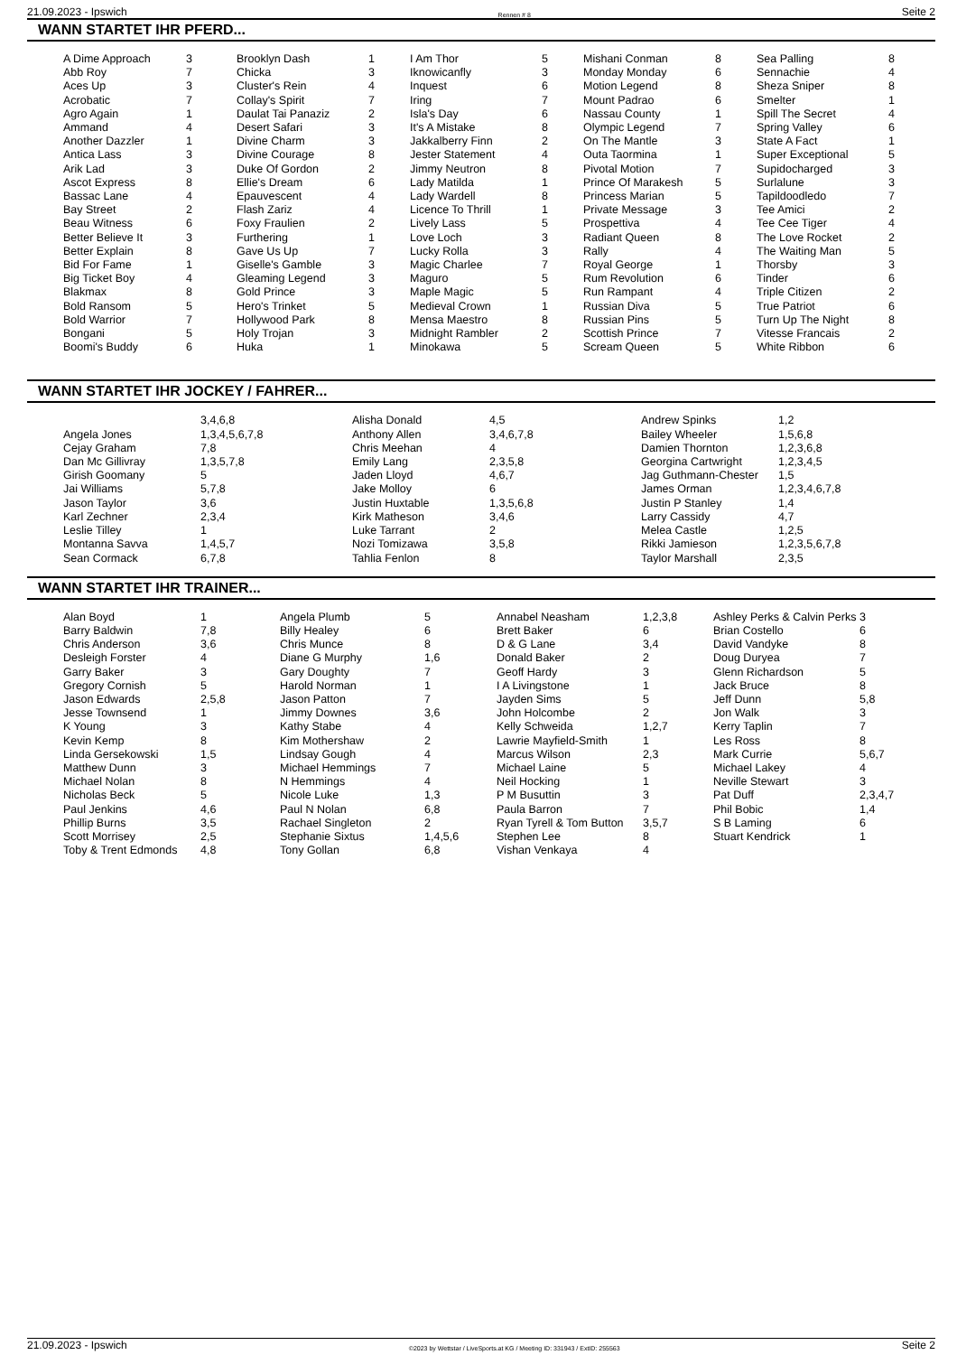21.09.2023 - Ipswich Rennen # 8 Seite 2
WANN STARTET IHR PFERD...
| A Dime Approach | 3 | Brooklyn Dash | 1 | I Am Thor | 5 | Mishani Conman | 8 | Sea Palling | 8 |
| Abb Roy | 7 | Chicka | 3 | Iknowicanfly | 3 | Monday Monday | 6 | Sennachie | 4 |
| Aces Up | 3 | Cluster's Rein | 4 | Inquest | 6 | Motion Legend | 8 | Sheza Sniper | 8 |
| Acrobatic | 7 | Collay's Spirit | 7 | Iring | 7 | Mount Padrao | 6 | Smelter | 1 |
| Agro Again | 1 | Daulat Tai Panaziz | 2 | Isla's Day | 6 | Nassau County | 1 | Spill The Secret | 4 |
| Ammand | 4 | Desert Safari | 3 | It's A Mistake | 8 | Olympic Legend | 7 | Spring Valley | 6 |
| Another Dazzler | 1 | Divine Charm | 3 | Jakkalberry Finn | 2 | On The Mantle | 3 | State A Fact | 1 |
| Antica Lass | 3 | Divine Courage | 8 | Jester Statement | 4 | Outa Taormina | 1 | Super Exceptional | 5 |
| Arik Lad | 3 | Duke Of Gordon | 2 | Jimmy Neutron | 8 | Pivotal Motion | 7 | Supidocharged | 3 |
| Ascot Express | 8 | Ellie's Dream | 6 | Lady Matilda | 1 | Prince Of Marakesh | 5 | Surlalune | 3 |
| Bassac Lane | 4 | Epauvescent | 4 | Lady Wardell | 8 | Princess Marian | 5 | Tapildoodledo | 7 |
| Bay Street | 2 | Flash Zariz | 4 | Licence To Thrill | 1 | Private Message | 3 | Tee Amici | 2 |
| Beau Witness | 6 | Foxy Fraulien | 2 | Lively Lass | 5 | Prospettiva | 4 | Tee Cee Tiger | 4 |
| Better Believe It | 3 | Furthering | 1 | Love Loch | 3 | Radiant Queen | 8 | The Love Rocket | 2 |
| Better Explain | 8 | Gave Us Up | 7 | Lucky Rolla | 3 | Rally | 4 | The Waiting Man | 5 |
| Bid For Fame | 1 | Giselle's Gamble | 3 | Magic Charlee | 7 | Royal George | 1 | Thorsby | 3 |
| Big Ticket Boy | 4 | Gleaming Legend | 3 | Maguro | 5 | Rum Revolution | 6 | Tinder | 6 |
| Blakmax | 8 | Gold Prince | 3 | Maple Magic | 5 | Run Rampant | 4 | Triple Citizen | 2 |
| Bold Ransom | 5 | Hero's Trinket | 5 | Medieval Crown | 1 | Russian Diva | 5 | True Patriot | 6 |
| Bold Warrior | 7 | Hollywood Park | 8 | Mensa Maestro | 8 | Russian Pins | 5 | Turn Up The Night | 8 |
| Bongani | 5 | Holy Trojan | 3 | Midnight Rambler | 2 | Scottish Prince | 7 | Vitesse Francais | 2 |
| Boomi's Buddy | 6 | Huka | 1 | Minokawa | 5 | Scream Queen | 5 | White Ribbon | 6 |
WANN STARTET IHR JOCKEY / FAHRER...
| | 3,4,6,8 | Alisha Donald | 4,5 | Andrew Spinks | 1,2 |
| Angela Jones | 1,3,4,5,6,7,8 | Anthony Allen | 3,4,6,7,8 | Bailey Wheeler | 1,5,6,8 |
| Cejay Graham | 7,8 | Chris Meehan | 4 | Damien Thornton | 1,2,3,6,8 |
| Dan Mc Gillivray | 1,3,5,7,8 | Emily Lang | 2,3,5,8 | Georgina Cartwright | 1,2,3,4,5 |
| Girish Goomany | 5 | Jaden Lloyd | 4,6,7 | Jag Guthmann-Chester | 1,5 |
| Jai Williams | 5,7,8 | Jake Molloy | 6 | James Orman | 1,2,3,4,6,7,8 |
| Jason Taylor | 3,6 | Justin Huxtable | 1,3,5,6,8 | Justin P Stanley | 1,4 |
| Karl Zechner | 2,3,4 | Kirk Matheson | 3,4,6 | Larry Cassidy | 4,7 |
| Leslie Tilley | 1 | Luke Tarrant | 2 | Melea Castle | 1,2,5 |
| Montanna Savva | 1,4,5,7 | Nozi Tomizawa | 3,5,8 | Rikki Jamieson | 1,2,3,5,6,7,8 |
| Sean Cormack | 6,7,8 | Tahlia Fenlon | 8 | Taylor Marshall | 2,3,5 |
WANN STARTET IHR TRAINER...
| Alan Boyd | 1 | Angela Plumb | 5 | Annabel Neasham | 1,2,3,8 | Ashley Perks & Calvin Perks | 3 |
| Barry Baldwin | 7,8 | Billy Healey | 6 | Brett Baker | 6 | Brian Costello | 6 |
| Chris Anderson | 3,6 | Chris Munce | 8 | D & G Lane | 3,4 | David Vandyke | 8 |
| Desleigh Forster | 4 | Diane G Murphy | 1,6 | Donald Baker | 2 | Doug Duryea | 7 |
| Garry Baker | 3 | Gary Doughty | 7 | Geoff Hardy | 3 | Glenn Richardson | 5 |
| Gregory Cornish | 5 | Harold Norman | 1 | I A Livingstone | 1 | Jack Bruce | 8 |
| Jason Edwards | 2,5,8 | Jason Patton | 7 | Jayden Sims | 5 | Jeff Dunn | 5,8 |
| Jesse Townsend | 1 | Jimmy Downes | 3,6 | John Holcombe | 2 | Jon Walk | 3 |
| K Young | 3 | Kathy Stabe | 4 | Kelly Schweida | 1,2,7 | Kerry Taplin | 7 |
| Kevin Kemp | 8 | Kim Mothershaw | 2 | Lawrie Mayfield-Smith | 1 | Les Ross | 8 |
| Linda Gersekowski | 1,5 | Lindsay Gough | 4 | Marcus Wilson | 2,3 | Mark Currie | 5,6,7 |
| Matthew Dunn | 3 | Michael Hemmings | 7 | Michael Laine | 5 | Michael Lakey | 4 |
| Michael Nolan | 8 | N Hemmings | 4 | Neil Hocking | 1 | Neville Stewart | 3 |
| Nicholas Beck | 5 | Nicole Luke | 1,3 | P M Busuttin | 3 | Pat Duff | 2,3,4,7 |
| Paul Jenkins | 4,6 | Paul N Nolan | 6,8 | Paula Barron | 7 | Phil Bobic | 1,4 |
| Phillip Burns | 3,5 | Rachael Singleton | 2 | Ryan Tyrell & Tom Button | 3,5,7 | S B Laming | 6 |
| Scott Morrisey | 2,5 | Stephanie Sixtus | 1,4,5,6 | Stephen Lee | 8 | Stuart Kendrick | 1 |
| Toby & Trent Edmonds | 4,8 | Tony Gollan | 6,8 | Vishan Venkaya | 4 | | |
21.09.2023 - Ipswich ©2023 by Wettstar / LiveSports.at KG / Meeting ID: 331943 / ExtID: 255563 Seite 2